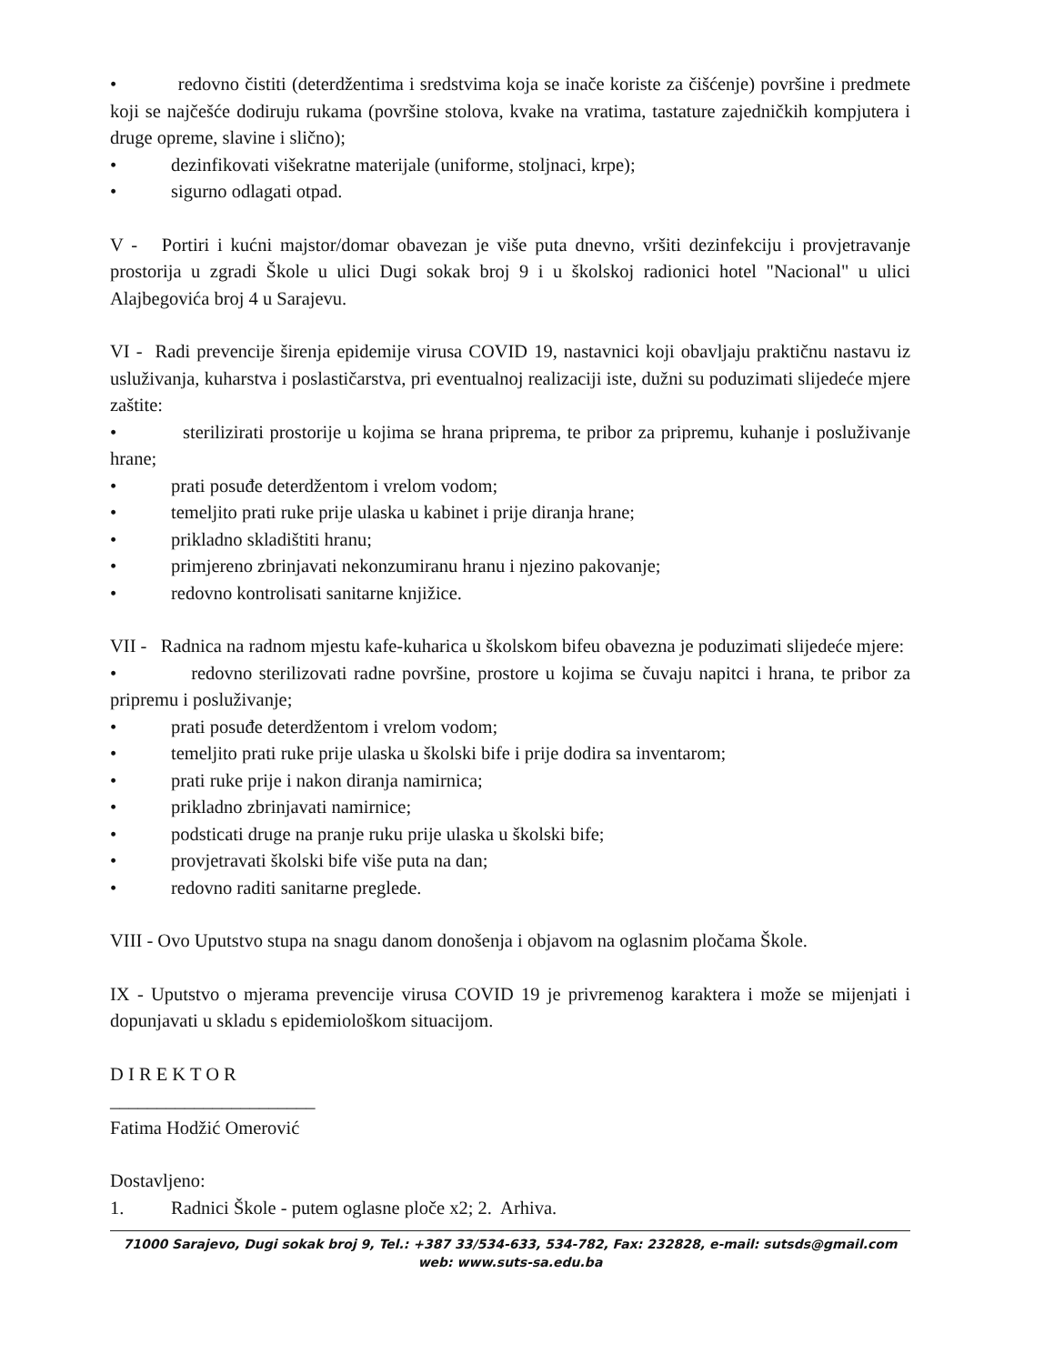• redovno čistiti (deterdžentima i sredstvima koja se inače koriste za čišćenje) površine i predmete koji se najčešće dodiruju rukama (površine stolova, kvake na vratima, tastature zajedničkih kompjutera i druge opreme, slavine i slično);
• dezinfikovati višekratne materijale (uniforme, stoljnaci, krpe);
• sigurno odlagati otpad.
V - Portiri i kućni majstor/domar obavezan je više puta dnevno, vršiti dezinfekciju i provjetravanje prostorija u zgradi Škole u ulici Dugi sokak broj 9 i u školskoj radionici hotel "Nacional" u ulici Alajbegovića broj 4 u Sarajevu.
VI - Radi prevencije širenja epidemije virusa COVID 19, nastavnici koji obavljaju praktičnu nastavu iz usluživanja, kuharstva i poslastičarstva, pri eventualnoj realizaciji iste, dužni su poduzimati slijedeće mjere zaštite:
• sterilizirati prostorije u kojima se hrana priprema, te pribor za pripremu, kuhanje i posluživanje hrane;
• prati posuđe deterdžentom i vrelom vodom;
• temeljito prati ruke prije ulaska u kabinet i prije diranja hrane;
• prikladno skladištiti hranu;
• primjereno zbrinjavati nekonzumiranu hranu i njezino pakovanje;
• redovno kontrolisati sanitarne knjižice.
VII - Radnica na radnom mjestu kafe-kuharica u školskom bifeu obavezna je poduzimati slijedeće mjere:
• redovno sterilizovati radne površine, prostore u kojima se čuvaju napitci i hrana, te pribor za pripremu i posluživanje;
• prati posuđe deterdžentom i vrelom vodom;
• temeljito prati ruke prije ulaska u školski bife i prije dodira sa inventarom;
• prati ruke prije i nakon diranja namirnica;
• prikladno zbrinjavati namirnice;
• podsticati druge na pranje ruku prije ulaska u školski bife;
• provjetravati školski bife više puta na dan;
• redovno raditi sanitarne preglede.
VIII - Ovo Uputstvo stupa na snagu danom donošenja i objavom na oglasnim pločama Škole.
IX - Uputstvo o mjerama prevencije virusa COVID 19 je privremenog karaktera i može se mijenjati i dopunjavati u skladu s epidemiološkom situacijom.
D I R E K T O R
______________________
Fatima Hodžić Omerović
Dostavljeno:
1. Radnici Škole - putem oglasne ploče x2; 2. Arhiva.
71000 Sarajevo, Dugi sokak broj 9, Tel.: +387 33/534-633, 534-782, Fax: 232828, e-mail: sutsds@gmail.com
web: www.suts-sa.edu.ba